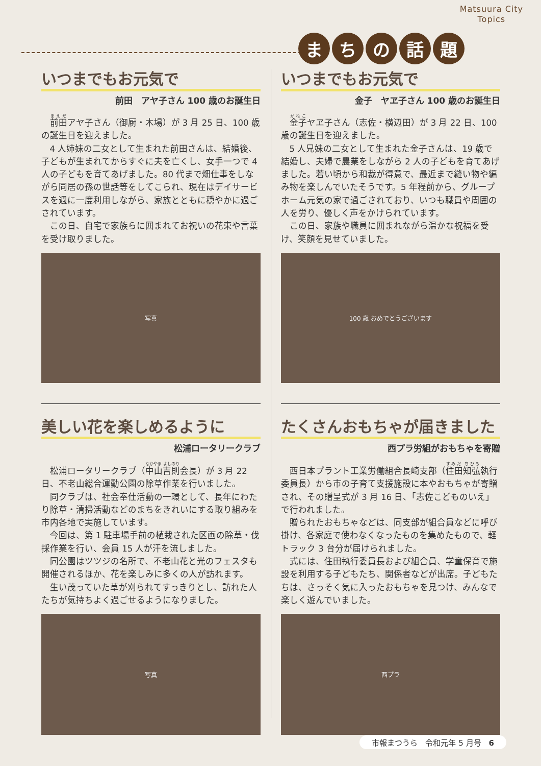Matsuura City
Topics
まちの話題
いつまでもお元気で
前田　アヤ子さん 100 歳のお誕生日
前田アヤ子さん（御厨・木場）が 3 月 25 日、100 歳の誕生日を迎えました。
4 人姉妹の二女として生まれた前田さんは、結婚後、子どもが生まれてからすぐに夫を亡くし、女手一つで 4 人の子どもを育てあげました。80 代まで畑仕事をしながら同居の孫の世話等をしてこられ、現在はデイサービスを週に一度利用しながら、家族とともに穏やかに過ごされています。
この日、自宅で家族らに囲まれてお祝いの花束や言葉を受け取りました。
写真
いつまでもお元気で
金子　ヤヱ子さん 100 歳のお誕生日
金子ヤヱ子さん（志佐・横辺田）が 3 月 22 日、100 歳の誕生日を迎えました。
5 人兄妹の二女として生まれた金子さんは、19 歳で結婚し、夫婦で農業をしながら 2 人の子どもを育てあげました。若い頃から和裁が得意で、最近まで縫い物や編み物を楽しんでいたそうです。5 年程前から、グループホーム元気の家で過ごされており、いつも職員や周囲の人を労り、優しく声をかけられています。
この日、家族や職員に囲まれながら温かな祝福を受け、笑顔を見せていました。
100 歳 おめでとうございます
美しい花を楽しめるように
松浦ロータリークラブ
松浦ロータリークラブ（中山吉則会長）が 3 月 22 日、不老山総合運動公園の除草作業を行いました。
同クラブは、社会奉仕活動の一環として、長年にわたり除草・清掃活動などのまちをきれいにする取り組みを市内各地で実施しています。
今回は、第 1 駐車場手前の植栽された区画の除草・伐採作業を行い、会員 15 人が汗を流しました。
同公園はツツジの名所で、不老山花と光のフェスタも開催されるほか、花を楽しみに多くの人が訪れます。
生い茂っていた草が刈られてすっきりとし、訪れた人たちが気持ちよく過ごせるようになりました。
写真
たくさんおもちゃが届きました
西プラ労組がおもちゃを寄贈
西日本プラント工業労働組合長崎支部（住田知弘執行委員長）から市の子育て支援施設に本やおもちゃが寄贈され、その贈呈式が 3 月 16 日、「志佐こどものいえ」で行われました。
贈られたおもちゃなどは、同支部が組合員などに呼び掛け、各家庭で使わなくなったものを集めたもので、軽トラック 3 台分が届けられました。
式には、住田執行委員長および組合員、学童保育で施設を利用する子どもたち、関係者などが出席。子どもたちは、さっそく気に入ったおもちゃを見つけ、みんなで楽しく遊んでいました。
西プラ
市報まつうら　令和元年 5 月号　6